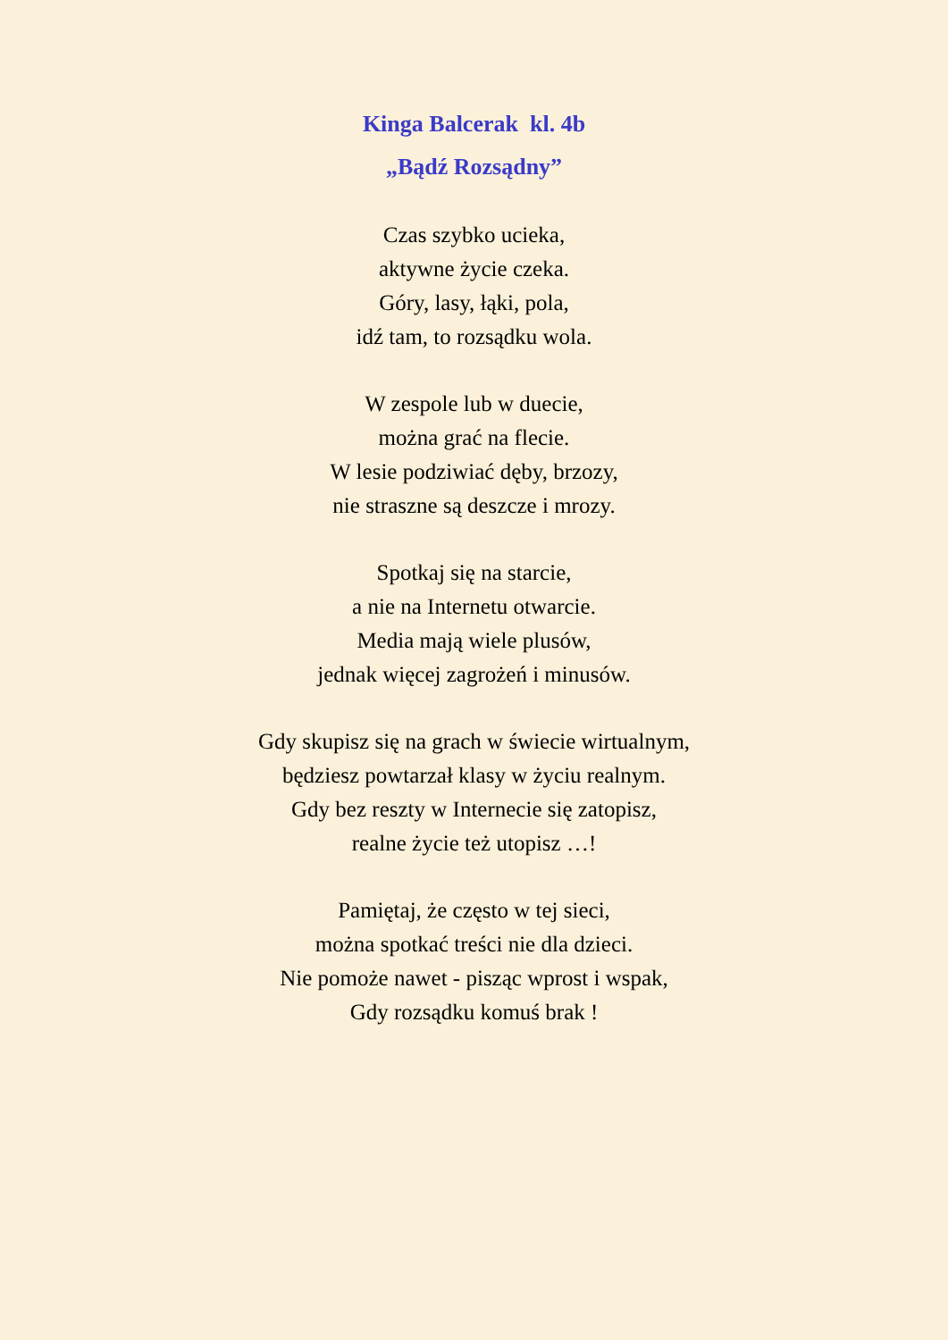Kinga Balcerak kl. 4b
„Bądź Rozsądny”
Czas szybko ucieka,
aktywne życie czeka.
Góry, lasy, łąki, pola,
idź tam, to rozsądku wola.
W zespole lub w duecie,
można grać na flecie.
W lesie podziwiać dęby, brzozy,
nie straszne są deszcze i mrozy.
Spotkaj się na starcie,
a nie na Internetu otwarcie.
Media mają wiele plusów,
jednak więcej zagrożeń i minusów.
Gdy skupisz się na grach w świecie wirtualnym,
będziesz powtarzał klasy w życiu realnym.
Gdy bez reszty w Internecie się zatopisz,
realne życie też utopisz …!
Pamiętaj, że często w tej sieci,
można spotkać treści nie dla dzieci.
Nie pomoże nawet - pisząc wprost i wspak,
Gdy rozsądku komuś brak !